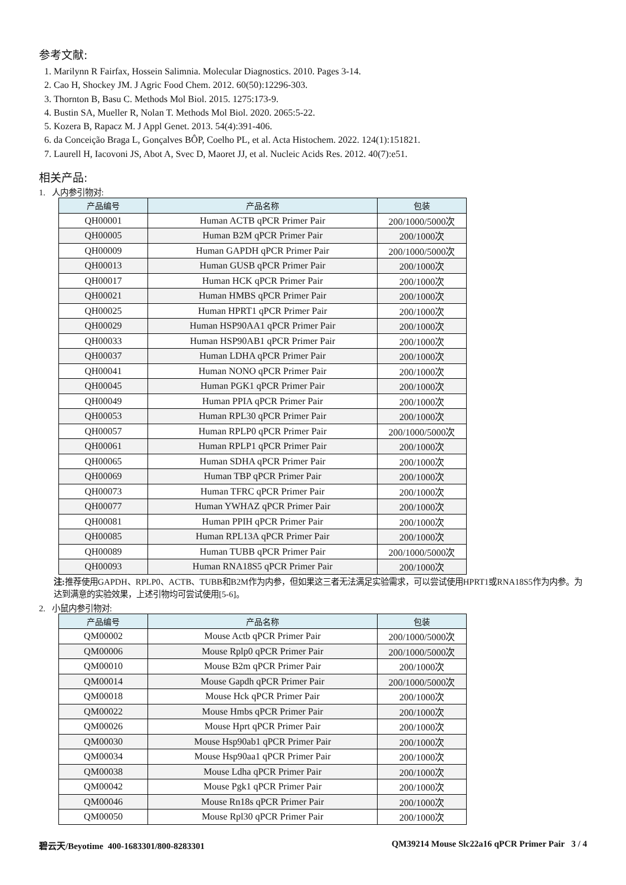参考文献:
1. Marilynn R Fairfax, Hossein Salimnia. Molecular Diagnostics. 2010. Pages 3-14.
2. Cao H, Shockey JM. J Agric Food Chem. 2012. 60(50):12296-303.
3. Thornton B, Basu C. Methods Mol Biol. 2015. 1275:173-9.
4. Bustin SA, Mueller R, Nolan T. Methods Mol Biol. 2020. 2065:5-22.
5. Kozera B, Rapacz M. J Appl Genet. 2013. 54(4):391-406.
6. da Conceição Braga L, Gonçalves BÔP, Coelho PL, et al. Acta Histochem. 2022. 124(1):151821.
7. Laurell H, Iacovoni JS, Abot A, Svec D, Maoret JJ, et al. Nucleic Acids Res. 2012. 40(7):e51.
相关产品:
1. 人内参引物对:
| 产品编号 | 产品名称 | 包装 |
| --- | --- | --- |
| QH00001 | Human ACTB qPCR Primer Pair | 200/1000/5000次 |
| QH00005 | Human B2M qPCR Primer Pair | 200/1000次 |
| QH00009 | Human GAPDH qPCR Primer Pair | 200/1000/5000次 |
| QH00013 | Human GUSB qPCR Primer Pair | 200/1000次 |
| QH00017 | Human HCK qPCR Primer Pair | 200/1000次 |
| QH00021 | Human HMBS qPCR Primer Pair | 200/1000次 |
| QH00025 | Human HPRT1 qPCR Primer Pair | 200/1000次 |
| QH00029 | Human HSP90AA1 qPCR Primer Pair | 200/1000次 |
| QH00033 | Human HSP90AB1 qPCR Primer Pair | 200/1000次 |
| QH00037 | Human LDHA qPCR Primer Pair | 200/1000次 |
| QH00041 | Human NONO qPCR Primer Pair | 200/1000次 |
| QH00045 | Human PGK1 qPCR Primer Pair | 200/1000次 |
| QH00049 | Human PPIA qPCR Primer Pair | 200/1000次 |
| QH00053 | Human RPL30 qPCR Primer Pair | 200/1000次 |
| QH00057 | Human RPLP0 qPCR Primer Pair | 200/1000/5000次 |
| QH00061 | Human RPLP1 qPCR Primer Pair | 200/1000次 |
| QH00065 | Human SDHA qPCR Primer Pair | 200/1000次 |
| QH00069 | Human TBP qPCR Primer Pair | 200/1000次 |
| QH00073 | Human TFRC qPCR Primer Pair | 200/1000次 |
| QH00077 | Human YWHAZ qPCR Primer Pair | 200/1000次 |
| QH00081 | Human PPIH qPCR Primer Pair | 200/1000次 |
| QH00085 | Human RPL13A qPCR Primer Pair | 200/1000次 |
| QH00089 | Human TUBB qPCR Primer Pair | 200/1000/5000次 |
| QH00093 | Human RNA18S5 qPCR Primer Pair | 200/1000次 |
注: 推荐使用GAPDH、RPLP0、ACTB、TUBB和B2M作为内参，但如果这三者无法满足实验需求，可以尝试使用HPRT1或RNA18S5作为内参。为达到满意的实验效果，上述引物均可尝试使用[5-6]。
2. 小鼠内参引物对:
| 产品编号 | 产品名称 | 包装 |
| --- | --- | --- |
| QM00002 | Mouse Actb qPCR Primer Pair | 200/1000/5000次 |
| QM00006 | Mouse Rplp0 qPCR Primer Pair | 200/1000/5000次 |
| QM00010 | Mouse B2m qPCR Primer Pair | 200/1000次 |
| QM00014 | Mouse Gapdh qPCR Primer Pair | 200/1000/5000次 |
| QM00018 | Mouse Hck qPCR Primer Pair | 200/1000次 |
| QM00022 | Mouse Hmbs qPCR Primer Pair | 200/1000次 |
| QM00026 | Mouse Hprt qPCR Primer Pair | 200/1000次 |
| QM00030 | Mouse Hsp90ab1 qPCR Primer Pair | 200/1000次 |
| QM00034 | Mouse Hsp90aa1 qPCR Primer Pair | 200/1000次 |
| QM00038 | Mouse Ldha qPCR Primer Pair | 200/1000次 |
| QM00042 | Mouse Pgk1 qPCR Primer Pair | 200/1000次 |
| QM00046 | Mouse Rn18s qPCR Primer Pair | 200/1000次 |
| QM00050 | Mouse Rpl30 qPCR Primer Pair | 200/1000次 |
碧云天/Beyotime 400-1683301/800-8283301 QM39214 Mouse Slc22a16 qPCR Primer Pair 3 / 4